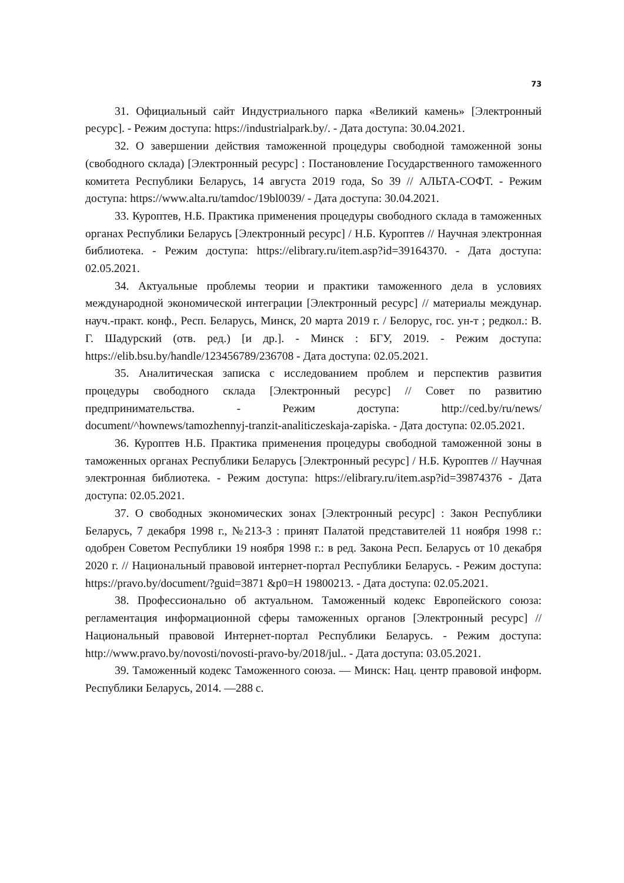73
31. Официальный сайт Индустриального парка «Великий камень» [Электронный ресурс]. - Режим доступа: https://industrialpark.by/. - Дата доступа: 30.04.2021.
32. О завершении действия таможенной процедуры свободной таможенной зоны (свободного склада) [Электронный ресурс] : Постановление Государственного таможенного комитета Республики Беларусь, 14 августа 2019 года, So 39 // АЛЬТА-СОФТ. - Режим доступа: https://www.alta.ru/tamdoc/19bl0039/ - Дата доступа: 30.04.2021.
33. Куроптев, Н.Б. Практика применения процедуры свободного склада в таможенных органах Республики Беларусь [Электронный ресурс] / Н.Б. Куроптев // Научная электронная библиотека. - Режим доступа: https://elibrary.ru/item.asp?id=39164370. - Дата доступа: 02.05.2021.
34. Актуальные проблемы теории и практики таможенного дела в условиях международной экономической интеграции [Электронный ресурс] // материалы междунар. науч.-практ. конф., Респ. Беларусь, Минск, 20 марта 2019 г. / Белорус, гос. ун-т ; редкол.: В. Г. Шадурский (отв. ред.) [и др.]. - Минск : БГУ, 2019. - Режим доступа: https://elib.bsu.by/handle/123456789/236708 - Дата доступа: 02.05.2021.
35. Аналитическая записка с исследованием проблем и перспектив развития процедуры свободного склада [Электронный ресурс] // Совет по развитию предпринимательства. - Режим доступа: http://ced.by/ru/news/ document/^hownews/tamozhennyj-tranzit-analiticzeskaja-zapiska. - Дата доступа: 02.05.2021.
36. Куроптев Н.Б. Практика применения процедуры свободной таможенной зоны в таможенных органах Республики Беларусь [Электронный ресурс] / Н.Б. Куроптев // Научная электронная библиотека. - Режим доступа: https://elibrary.ru/item.asp?id=39874376 - Дата доступа: 02.05.2021.
37. О свободных экономических зонах [Электронный ресурс] : Закон Республики Беларусь, 7 декабря 1998 г., №213-3 : принят Палатой представителей 11 ноября 1998 г.: одобрен Советом Республики 19 ноября 1998 г.: в ред. Закона Респ. Беларусь от 10 декабря 2020 г. // Национальный правовой интернет-портал Республики Беларусь. - Режим доступа: https://pravo.by/document/?guid=3871 &p0=H 19800213. - Дата доступа: 02.05.2021.
38. Профессионально об актуальном. Таможенный кодекс Европейского союза: регламентация информационной сферы таможенных органов [Электронный ресурс] // Национальный правовой Интернет-портал Республики Беларусь. - Режим доступа: http://www.pravo.by/novosti/novosti-pravo-by/2018/jul.. - Дата доступа: 03.05.2021.
39. Таможенный кодекс Таможенного союза. — Минск: Нац. центр правовой информ. Республики Беларусь, 2014. —288 с.